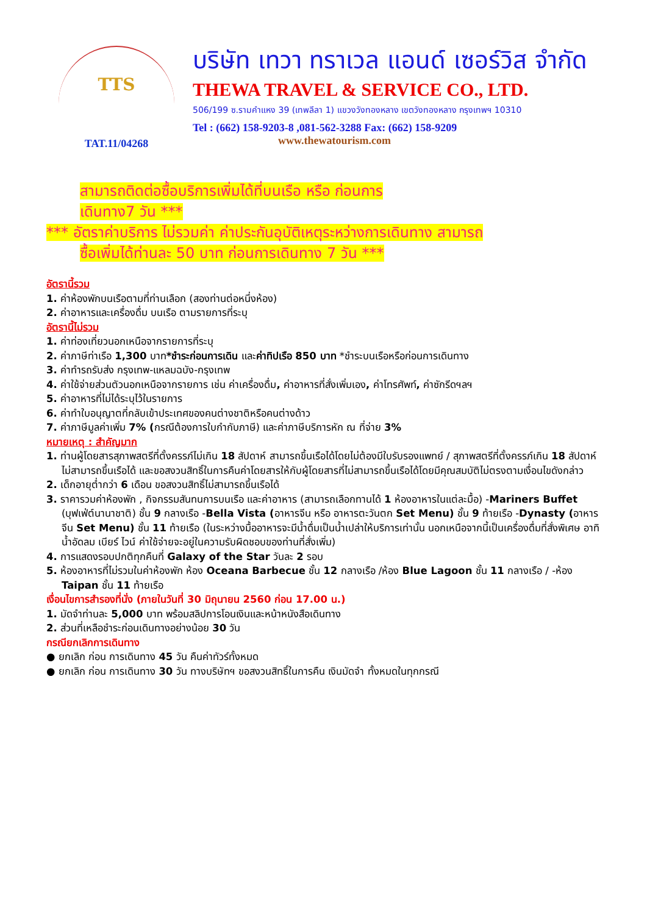TTS
TAT.11/04268
บริษัท เทวา ทราเวล แอนด์ เซอร์วิส จำกัด
THEWA TRAVEL & SERVICE CO., LTD.
506/199 ซ.รามคำแหง 39 (เทพลีลา 1) แขวงวังทองหลาง เขตวังทองหลาง กรุงเทพฯ 10310
Tel : (662) 158-9203-8 ,081-562-3288 Fax: (662) 158-9209
www.thewatourism.com
สามารถติดต่อซื้อบริการเพิ่มได้ที่บนเรือ หรือ ก่อนการ
เดินทาง7 วัน ***
*** อัตราค่าบริการ ไม่รวมค่า ค่าประกันอุบัติเหตุระหว่างการเดินทาง สามารถ
ซื้อเพิ่มได้ท่านละ 50 บาท ก่อนการเดินทาง 7 วัน ***
อัตรานี้รวม
1. ค่าห้องพักบนเรือตามที่ท่านเลือก (สองท่านต่อหนึ่งห้อง)
2. ค่าอาหารและเครื่องดื่ม บนเรือ ตามรายการที่ระบุ
อัตรานี้ไม่รวม
1. ค่าท่องเที่ยวนอกเหนือจากรายการที่ระบุ
2. ค่าภาษีท่าเรือ 1,300 บาท*ชำระก่อนการเดิน และค่าทิปเรือ 850 บาท *ชำระบนเรือหรือก่อนการเดินทาง
3. ค่าทำรถรับส่ง กรุงเทพ-แหลมฉบัง-กรุงเทพ
4. ค่าใช้จ่ายส่วนตัวนอกเหนือจากรายการ เช่น ค่าเครื่องดื่ม, ค่าอาหารที่สั่งเพิ่มเอง, ค่าโทรศัพท์, ค่าซักรีดฯลฯ
5. ค่าอาหารที่ไม่ได้ระบุไว้ในรายการ
6. ค่าทำใบอนุญาตที่กลับเข้าประเทศของคนต่างชาติหรือคนต่างด้าว
7. ค่าภาษีมูลค่าเพิ่ม 7% (กรณีต้องการใบกำกับภาษี) และค่าภาษีบริการหัก ณ ที่จ่าย 3%
หมายเหตุ : สำคัญมาก
1. ท่านผู้โดยสารสุภาพสตรีที่ตั้งครรภ์ไม่เกิน 18 สัปดาห์ สามารถขึ้นเรือได้โดยไม่ต้องมีใบรับรองแพทย์ / สุภาพสตรีที่ตั้งครรภ์เกิน 18 สัปดาห์ ไม่สามารถขึ้นเรือได้ และขอสงวนสิทธิ์ในการคืนค่าโดยสารให้กับผู้โดยสารที่ไม่สามารถขึ้นเรือได้โดยมีคุณสมบัติไม่ตรงตามเงื่อนไขดังกล่าว
2. เด็กอายุต่ำกว่า 6 เดือน ขอสงวนสิทธิ์ไม่สามารถขึ้นเรือได้
3. ราคารวมค่าห้องพัก , กิจกรรมสันทนการบนเรือ และค่าอาหาร (สามารถเลือกทานได้ 1 ห้องอาหารในแต่ละมื้อ) -Mariners Buffet (บุฟเฟ่ต์นานาชาติ) ชั้น 9 กลางเรือ -Bella Vista (อาหารจีน หรือ อาหารตะวันตก Set Menu) ชั้น 9 ท้ายเรือ -Dynasty (อาหารจีน Set Menu) ชั้น 11 ท้ายเรือ (ในระหว่างมื้ออาหารจะมีน้ำดื่มเป็นน้ำเปล่าให้บริการเท่านั้น นอกเหนือจากนี้เป็นเครื่องดื่มที่สั่งพิเศษ อาทิ น้ำอัดลม เบียร์ ไวน์ ค่าใช้จ่ายจะอยู่ในความรับผิดชอบของท่านที่สั่งเพิ่ม)
4. การแสดงรอบปกติทุกคืนที่ Galaxy of the Star วันละ 2 รอบ
5. ห้องอาหารที่ไม่รวมในค่าห้องพัก ห้อง Oceana Barbecue ชั้น 12 กลางเรือ /ห้อง Blue Lagoon ชั้น 11 กลางเรือ / -ห้อง Taipan ชั้น 11 ท้ายเรือ
เงื่อนไขการสำรองที่นั่ง (ภายในวันที่ 30 มิถุนายน 2560 ก่อน 17.00 น.)
1. มัดจำท่านละ 5,000 บาท พร้อมสลิปการโอนเงินและหน้าหนังสือเดินทาง
2. ส่วนที่เหลือชำระก่อนเดินทางอย่างน้อย 30 วัน
กรณียกเลิกการเดินทาง
● ยกเลิก ก่อน การเดินทาง 45 วัน คืนค่าทัวร์ทั้งหมด
● ยกเลิก ก่อน การเดินทาง 30 วัน ทางบริษัทฯ ขอสงวนสิทธิ์ในการคืน เงินมัดจำ ทั้งหมดในทุกกรณี